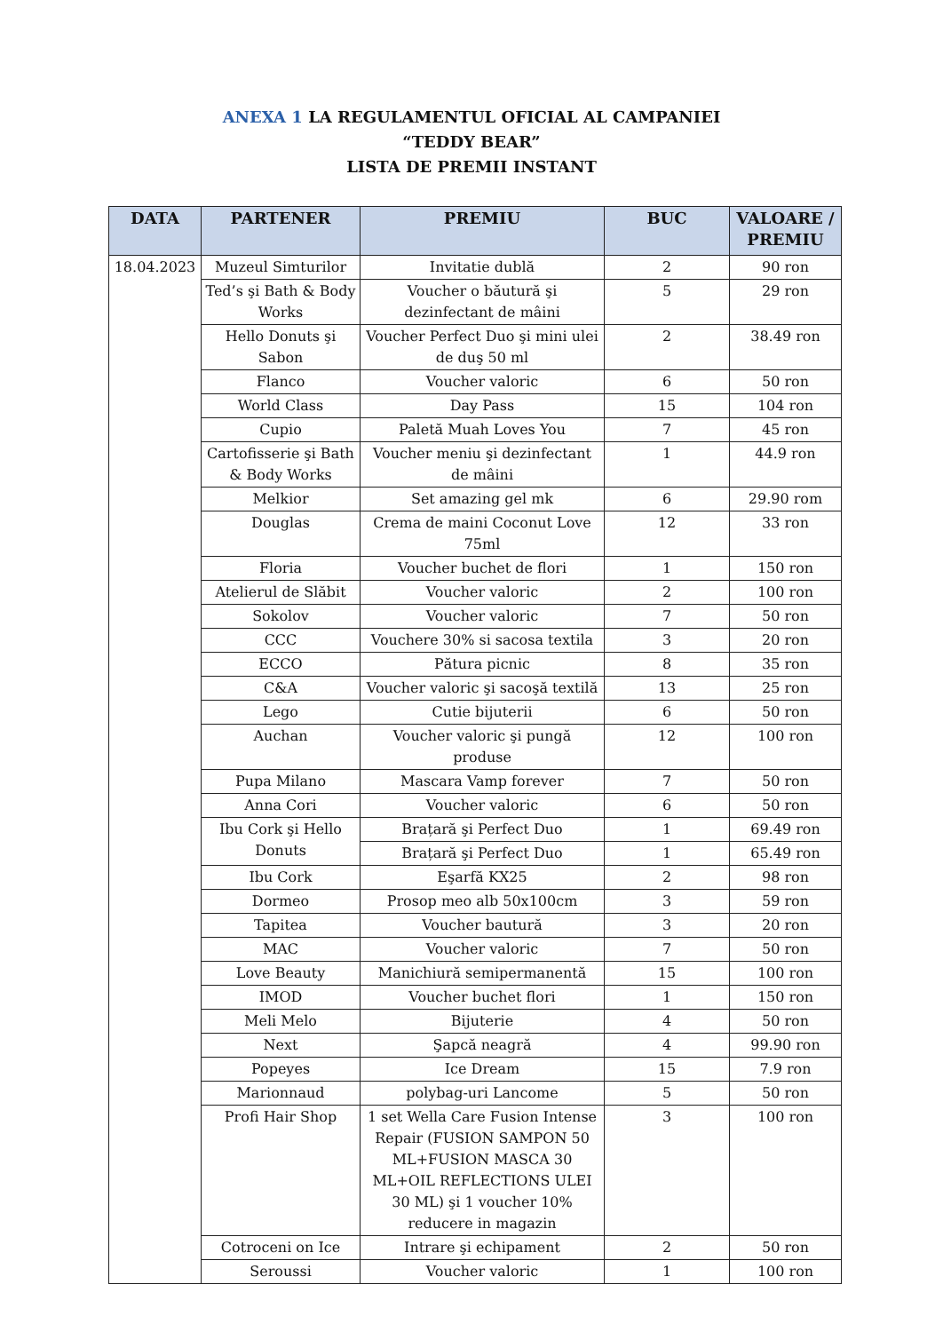ANEXA 1 LA REGULAMENTUL OFICIAL AL CAMPANIEI
“TEDDY BEAR”
LISTA DE PREMII INSTANT
| DATA | PARTENER | PREMIU | BUC | VALOARE / PREMIU |
| --- | --- | --- | --- | --- |
| 18.04.2023 | Muzeul Simturilor | Invitatie dublă | 2 | 90 ron |
| | Ted’s şi Bath & Body Works | Voucher o băutură şi dezinfectant de mâini | 5 | 29 ron |
| | Hello Donuts şi Sabon | Voucher Perfect Duo şi mini ulei de duş 50 ml | 2 | 38.49 ron |
| | Flanco | Voucher valoric | 6 | 50 ron |
| | World Class | Day Pass | 15 | 104 ron |
| | Cupio | Paletă Muah Loves You | 7 | 45 ron |
| | Cartofisserie şi Bath & Body Works | Voucher meniu şi dezinfectant de mâini | 1 | 44.9 ron |
| | Melkior | Set amazing gel mk | 6 | 29.90 rom |
| | Douglas | Crema de maini Coconut Love 75ml | 12 | 33 ron |
| | Floria | Voucher buchet de flori | 1 | 150 ron |
| | Atelierul de Slăbit | Voucher valoric | 2 | 100 ron |
| | Sokolov | Voucher valoric | 7 | 50 ron |
| | CCC | Vouchere 30% si sacosa textila | 3 | 20 ron |
| | ECCO | Pătura picnic | 8 | 35 ron |
| | C&A | Voucher valoric şi sacoşă textilă | 13 | 25 ron |
| | Lego | Cutie bijuterii | 6 | 50 ron |
| | Auchan | Voucher valoric şi pungă produse | 12 | 100 ron |
| | Pupa Milano | Mascara Vamp forever | 7 | 50 ron |
| | Anna Cori | Voucher valoric | 6 | 50 ron |
| | Ibu Cork şi Hello Donuts | Brațară şi Perfect Duo | 1 | 69.49 ron |
| | | Brațară şi Perfect Duo | 1 | 65.49 ron |
| | Ibu Cork | Eşarfă KX25 | 2 | 98 ron |
| | Dormeo | Prosop meo alb 50x100cm | 3 | 59 ron |
| | Tapitea | Voucher bautură | 3 | 20 ron |
| | MAC | Voucher valoric | 7 | 50 ron |
| | Love Beauty | Manichiură semipermanentă | 15 | 100 ron |
| | IMOD | Voucher buchet flori | 1 | 150 ron |
| | Meli Melo | Bijuterie | 4 | 50 ron |
| | Next | Şapcă neagră | 4 | 99.90 ron |
| | Popeyes | Ice Dream | 15 | 7.9 ron |
| | Marionnaud | polybag-uri Lancome | 5 | 50 ron |
| | Profi Hair Shop | 1 set Wella Care Fusion Intense Repair (FUSION SAMPON 50 ML+FUSION MASCA 30 ML+OIL REFLECTIONS ULEI 30 ML) şi 1 voucher 10% reducere in magazin | 3 | 100 ron |
| | Cotroceni on Ice | Intrare şi echipament | 2 | 50 ron |
| | Seroussi | Voucher valoric | 1 | 100 ron |